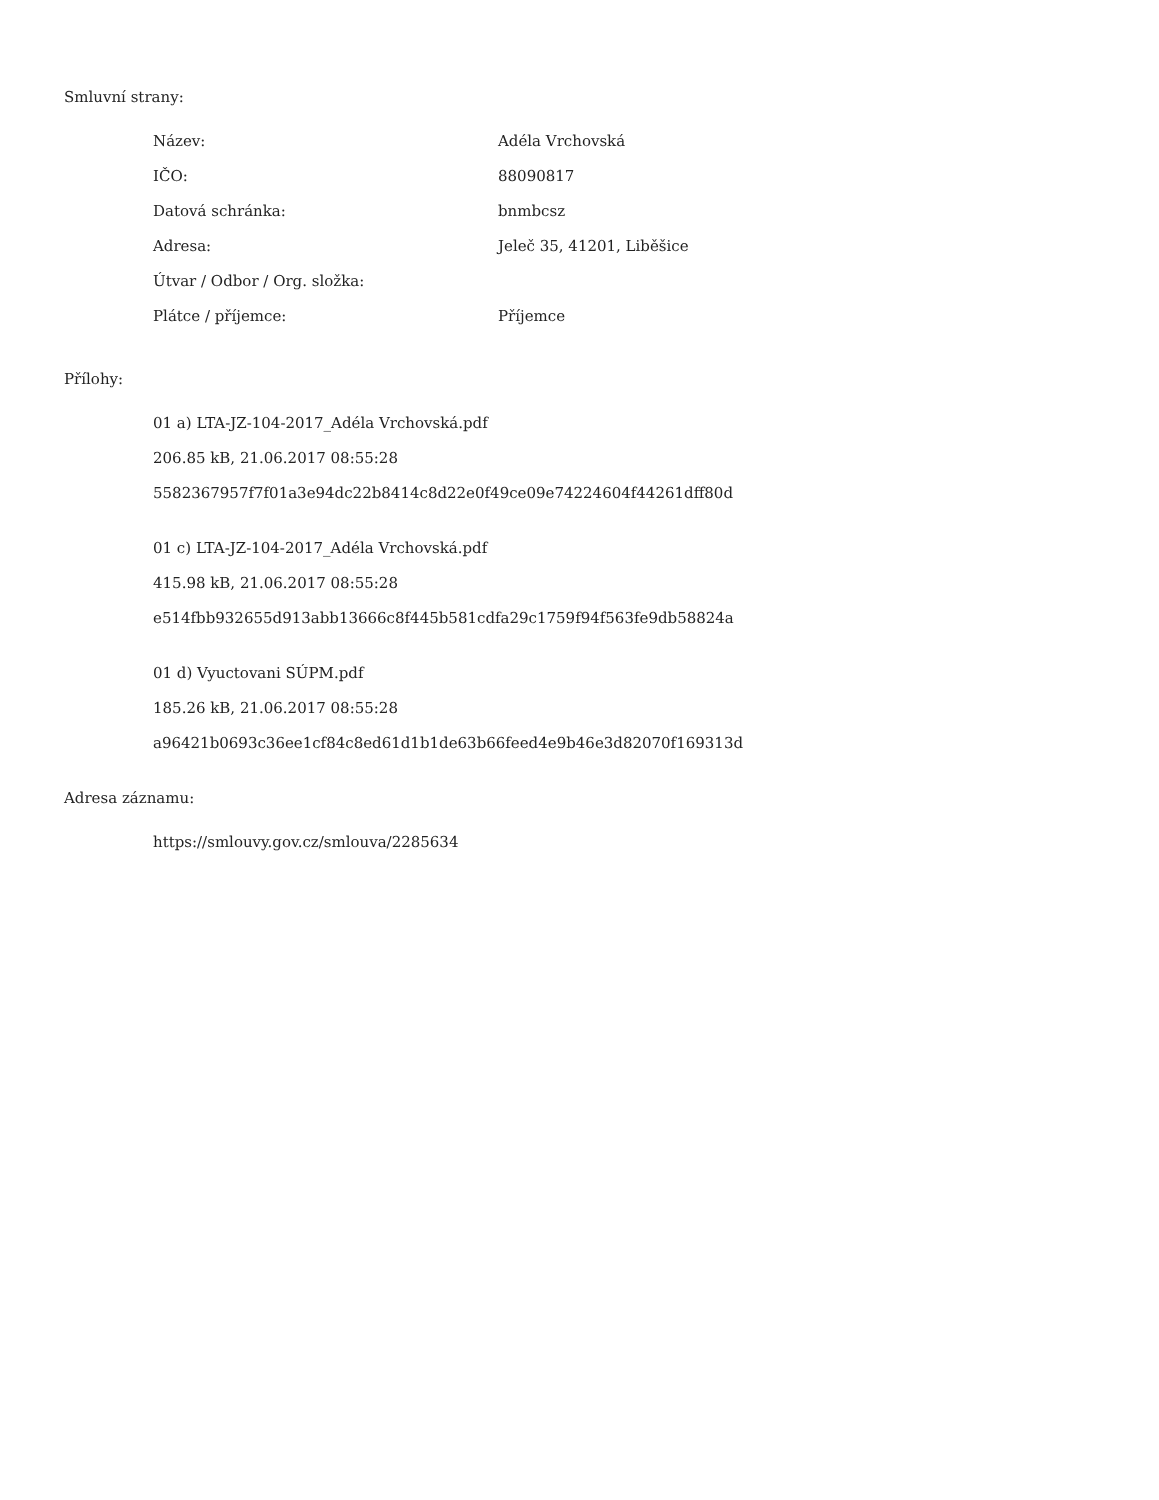Smluvní strany:
| Název: | Adéla Vrchovská |
| IČO: | 88090817 |
| Datová schránka: | bnmbcsz |
| Adresa: | Jeleč 35, 41201, Liběšice |
| Útvar / Odbor / Org. složka: | |
| Plátce / příjemce: | Příjemce |
Přílohy:
01 a) LTA-JZ-104-2017_Adéla Vrchovská.pdf
206.85 kB, 21.06.2017 08:55:28
5582367957f7f01a3e94dc22b8414c8d22e0f49ce09e74224604f44261dff80d
01 c) LTA-JZ-104-2017_Adéla Vrchovská.pdf
415.98 kB, 21.06.2017 08:55:28
e514fbb932655d913abb13666c8f445b581cdfa29c1759f94f563fe9db58824a
01 d) Vyuctovani SÚPM.pdf
185.26 kB, 21.06.2017 08:55:28
a96421b0693c36ee1cf84c8ed61d1b1de63b66feed4e9b46e3d82070f169313d
Adresa záznamu:
https://smlouvy.gov.cz/smlouva/2285634